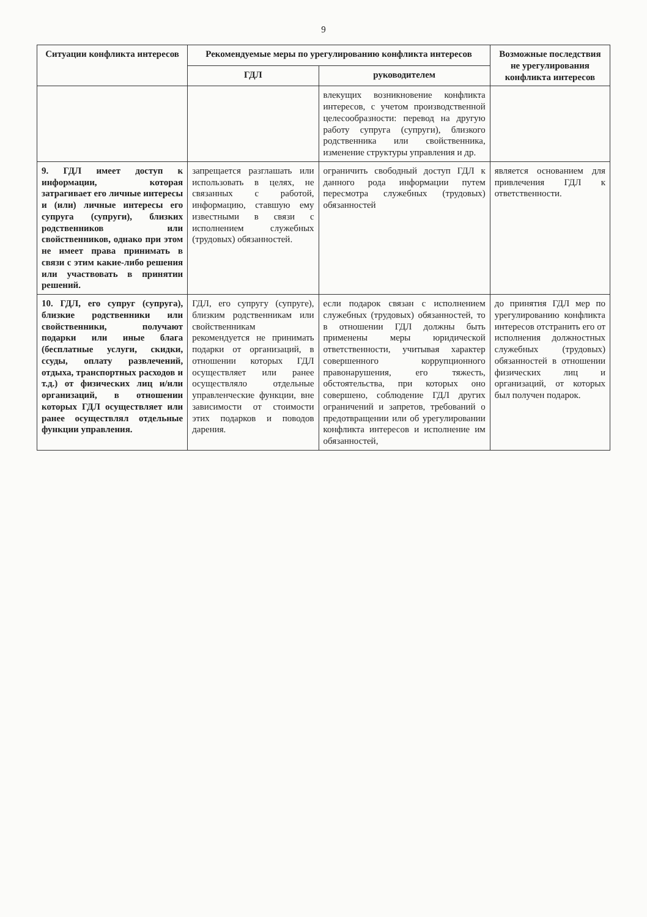9
| Ситуации конфликта интересов | Рекомендуемые меры по урегулированию конфликта интересов | | Возможные последствия не урегулирования конфликта интересов |
| --- | --- | --- | --- |
| | ГДЛ | руководителем | |
| | | влекущих возникновение конфликта интересов, с учетом производственной целесообразности: перевод на другую работу супруга (супруги), близкого родственника или свойственника, изменение структуры управления и др. | |
| 9. ГДЛ имеет доступ к информации, которая затрагивает его личные интересы и (или) личные интересы его супруга (супруги), близких родственников или свойственников, однако при этом не имеет права принимать в связи с этим какие-либо решения или участвовать в принятии решений. | запрещается разглашать или использовать в целях, не связанных с работой, информацию, ставшую ему известными в связи с исполнением служебных (трудовых) обязанностей. | ограничить свободный доступ ГДЛ к данного рода информации путем пересмотра служебных (трудовых) обязанностей | является основанием для привлечения ГДЛ к ответственности. |
| 10. ГДЛ, его супруг (супруга), близкие родственники или свойственники, получают подарки или иные блага (бесплатные услуги, скидки, ссуды, оплату развлечений, отдыха, транспортных расходов и т.д.) от физических лиц и/или организаций, в отношении которых ГДЛ осуществляет или ранее осуществлял отдельные функции управления. | ГДЛ, его супругу (супруге), близким родственникам или свойственникам рекомендуется не принимать подарки от организаций, в отношении которых ГДЛ осуществляет или ранее осуществляло отдельные управленческие функции, вне зависимости от стоимости этих подарков и поводов дарения. | если подарок связан с исполнением служебных (трудовых) обязанностей, то в отношении ГДЛ должны быть применены меры юридической ответственности, учитывая характер совершенного коррупционного правонарушения, его тяжесть, обстоятельства, при которых оно совершено, соблюдение ГДЛ других ограничений и запретов, требований о предотвращении или об урегулировании конфликта интересов и исполнение им обязанностей, | до принятия ГДЛ мер по урегулированию конфликта интересов отстранить его от исполнения должностных служебных (трудовых) обязанностей в отношении физических лиц и организаций, от которых был получен подарок. |